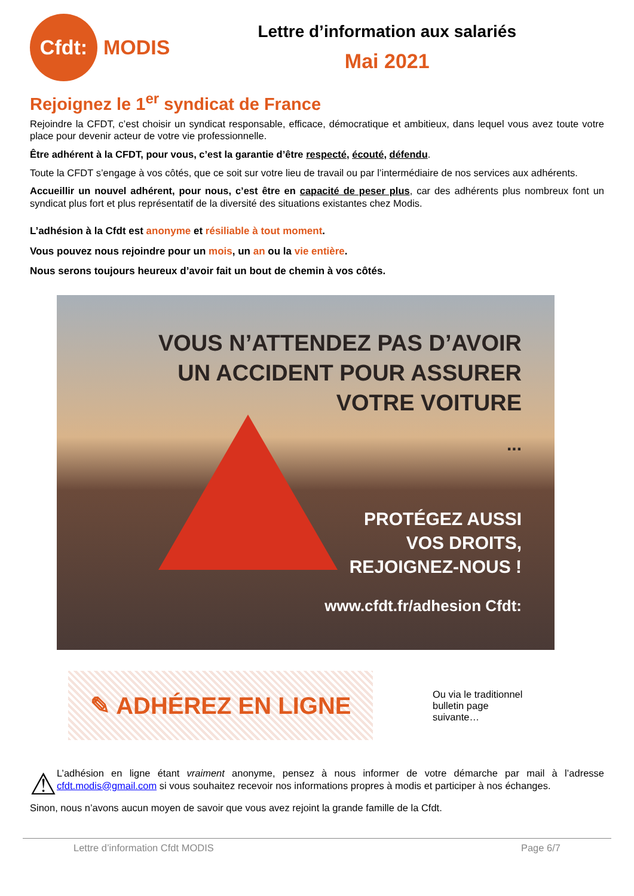Cfdt:
MODIS
Lettre d’information aux salariés
Mai 2021
Rejoignez le 1<sup>er</sup> syndicat de France
Rejoindre la CFDT, c’est choisir un syndicat responsable, efficace, démocratique et ambitieux, dans lequel vous avez toute votre place pour devenir acteur de votre vie professionnelle.
Être adhérent à la CFDT, pour vous, c’est la garantie d’être respecté, écouté, défendu.
Toute la CFDT s’engage à vos côtés, que ce soit sur votre lieu de travail ou par l’intermédiaire de nos services aux adhérents.
Accueillir un nouvel adhérent, pour nous, c’est être en capacité de peser plus, car des adhérents plus nombreux font un syndicat plus fort et plus représentatif de la diversité des situations existantes chez Modis.
L’adhésion à la Cfdt est anonyme et résiliable à tout moment.
Vous pouvez nous rejoindre pour un mois, un an ou la vie entière.
Nous serons toujours heureux d’avoir fait un bout de chemin à vos côtés.
VOUS N’ATTENDEZ PAS D’AVOIR
UN ACCIDENT POUR ASSURER
VOTRE VOITURE
...
PROTÉGEZ AUSSI
VOS DROITS,
REJOIGNEZ-NOUS !
www.cfdt.fr/adhesion Cfdt:
✎ ADHÉREZ EN LIGNE
Ou via le traditionnel bulletin page suivante…
⚠
L’adhésion en ligne étant vraiment anonyme, pensez à nous informer de votre démarche par mail à l’adresse cfdt.modis@gmail.com si vous souhaitez recevoir nos informations propres à modis et participer à nos échanges.
Sinon, nous n’avons aucun moyen de savoir que vous avez rejoint la grande famille de la Cfdt.
Lettre d’information Cfdt MODIS Page 6/7